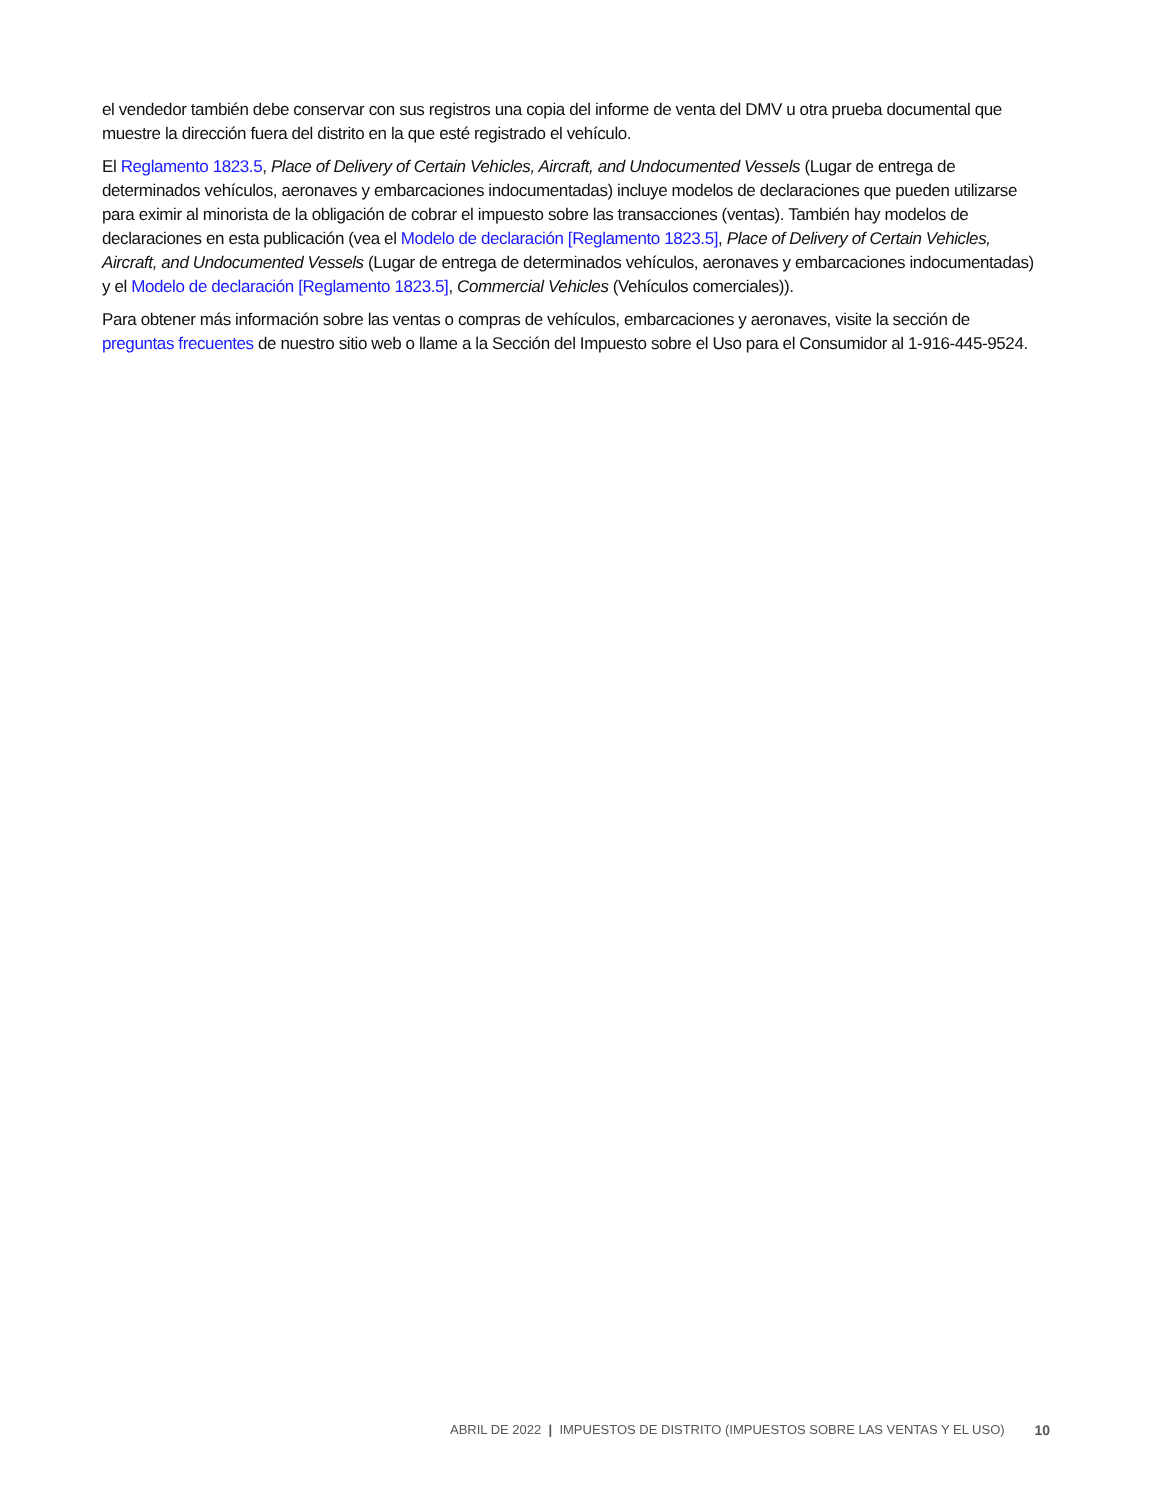el vendedor también debe conservar con sus registros una copia del informe de venta del DMV u otra prueba documental que muestre la dirección fuera del distrito en la que esté registrado el vehículo.
El Reglamento 1823.5, Place of Delivery of Certain Vehicles, Aircraft, and Undocumented Vessels (Lugar de entrega de determinados vehículos, aeronaves y embarcaciones indocumentadas) incluye modelos de declaraciones que pueden utilizarse para eximir al minorista de la obligación de cobrar el impuesto sobre las transacciones (ventas). También hay modelos de declaraciones en esta publicación (vea el Modelo de declaración [Reglamento 1823.5], Place of Delivery of Certain Vehicles, Aircraft, and Undocumented Vessels (Lugar de entrega de determinados vehículos, aeronaves y embarcaciones indocumentadas) y el Modelo de declaración [Reglamento 1823.5], Commercial Vehicles (Vehículos comerciales)).
Para obtener más información sobre las ventas o compras de vehículos, embarcaciones y aeronaves, visite la sección de preguntas frecuentes de nuestro sitio web o llame a la Sección del Impuesto sobre el Uso para el Consumidor al 1-916-445-9524.
ABRIL DE 2022 | IMPUESTOS DE DISTRITO (IMPUESTOS SOBRE LAS VENTAS Y EL USO) 10